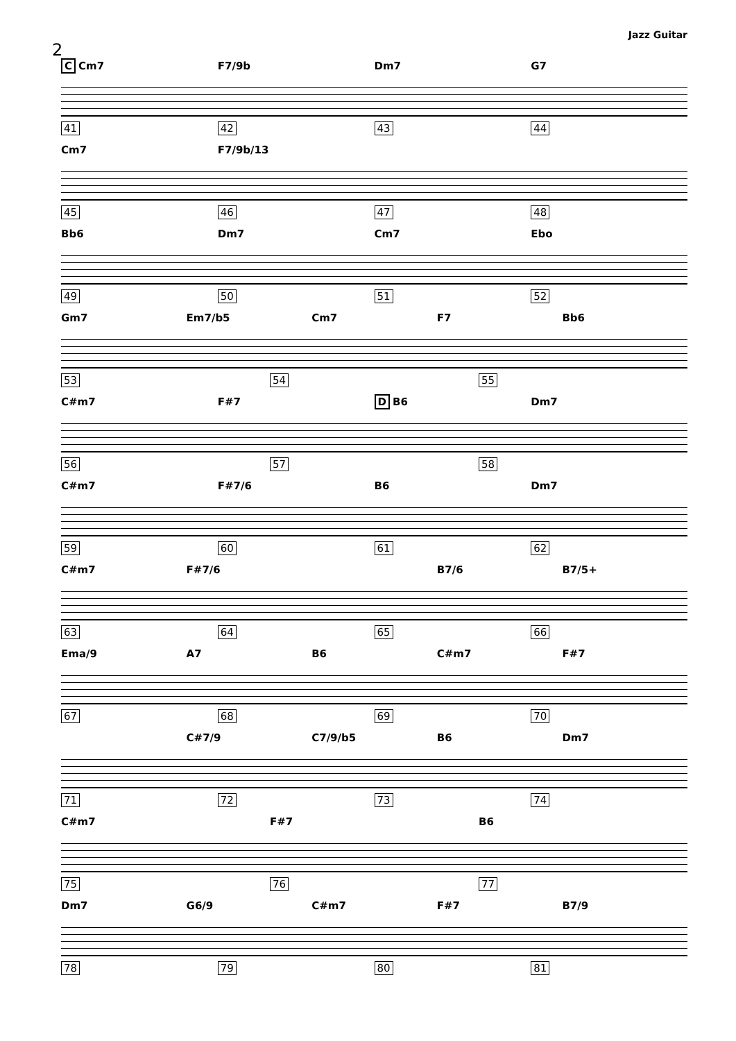Jazz Guitar
2
C Cm7 F7/9b Dm7 G7
41 42 43 44
Cm7 F7/9b/13
45 46 47 48
Bb6 Dm7 Cm7 Ebo
49 50 51 52
Gm7 Em7/b5 Cm7 F7 Bb6
53 54 55
C#m7 F#7 D B6 Dm7
56 57 58
C#m7 F#7/6 B6 Dm7
59 60 61 62
C#m7 F#7/6 B7/6 B7/5+
63 64 65 66
Ema/9 A7 B6 C#m7 F#7
67 68 69 70
C#7/9 C7/9/b5 B6 Dm7
71 72 73 74
C#m7 F#7 B6
75 76 77
Dm7 G6/9 C#m7 F#7 B7/9
78 79 80 81